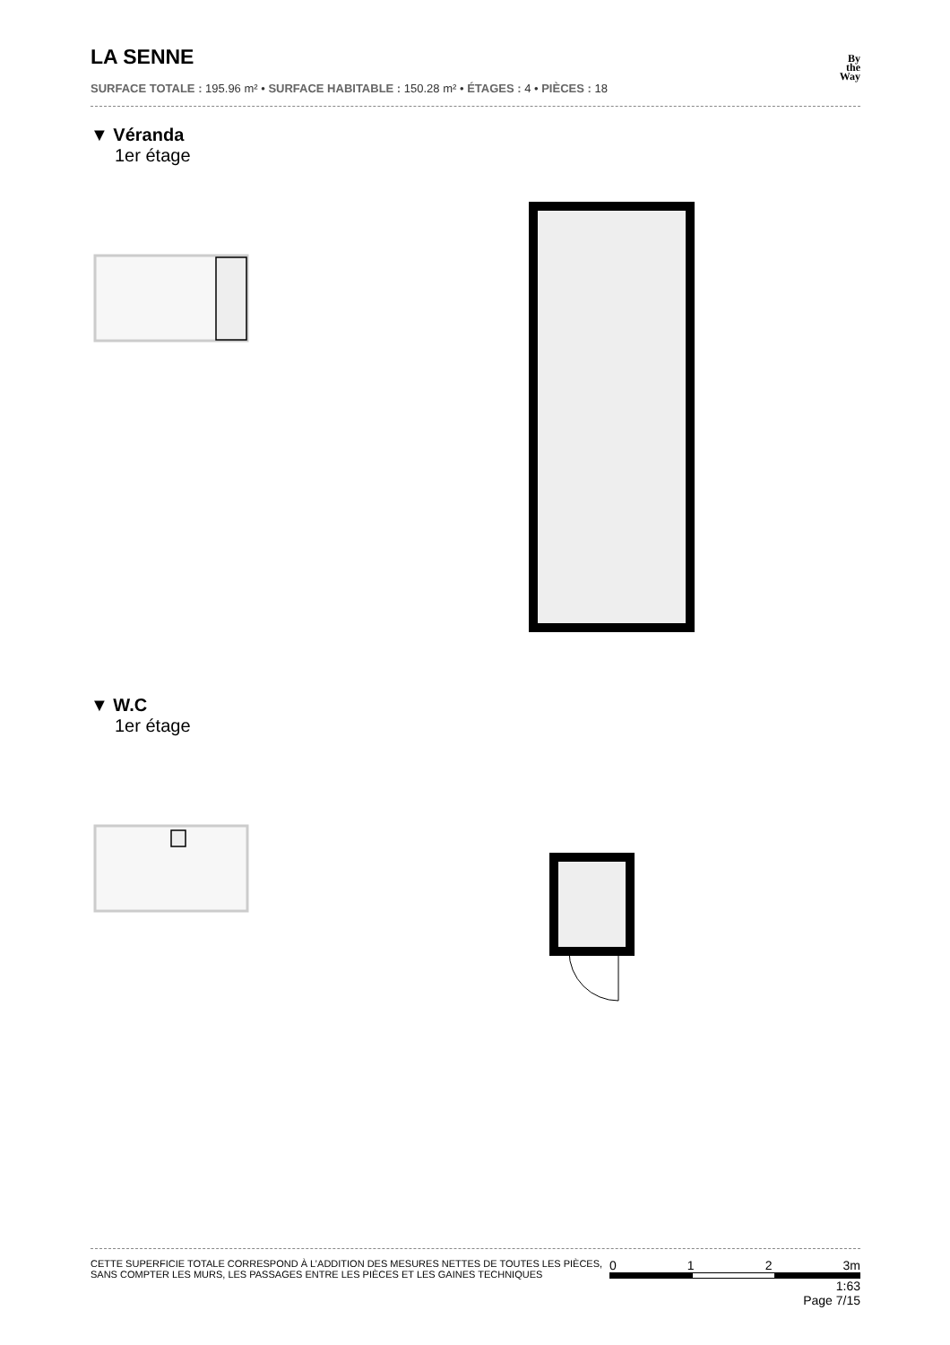LA SENNE
By
the
Way
SURFACE TOTALE : 195.96 m² • SURFACE HABITABLE : 150.28 m² • ÉTAGES : 4 • PIÈCES : 18
▼ Véranda
1er étage
▼ W.C
1er étage
CETTE SUPERFICIE TOTALE CORRESPOND À L’ADDITION DES MESURES NETTES DE TOUTES LES PIÈCES,
SANS COMPTER LES MURS, LES PASSAGES ENTRE LES PIÈCES ET LES GAINES TECHNIQUES
0 1 2 3m
1:63
Page 7/15